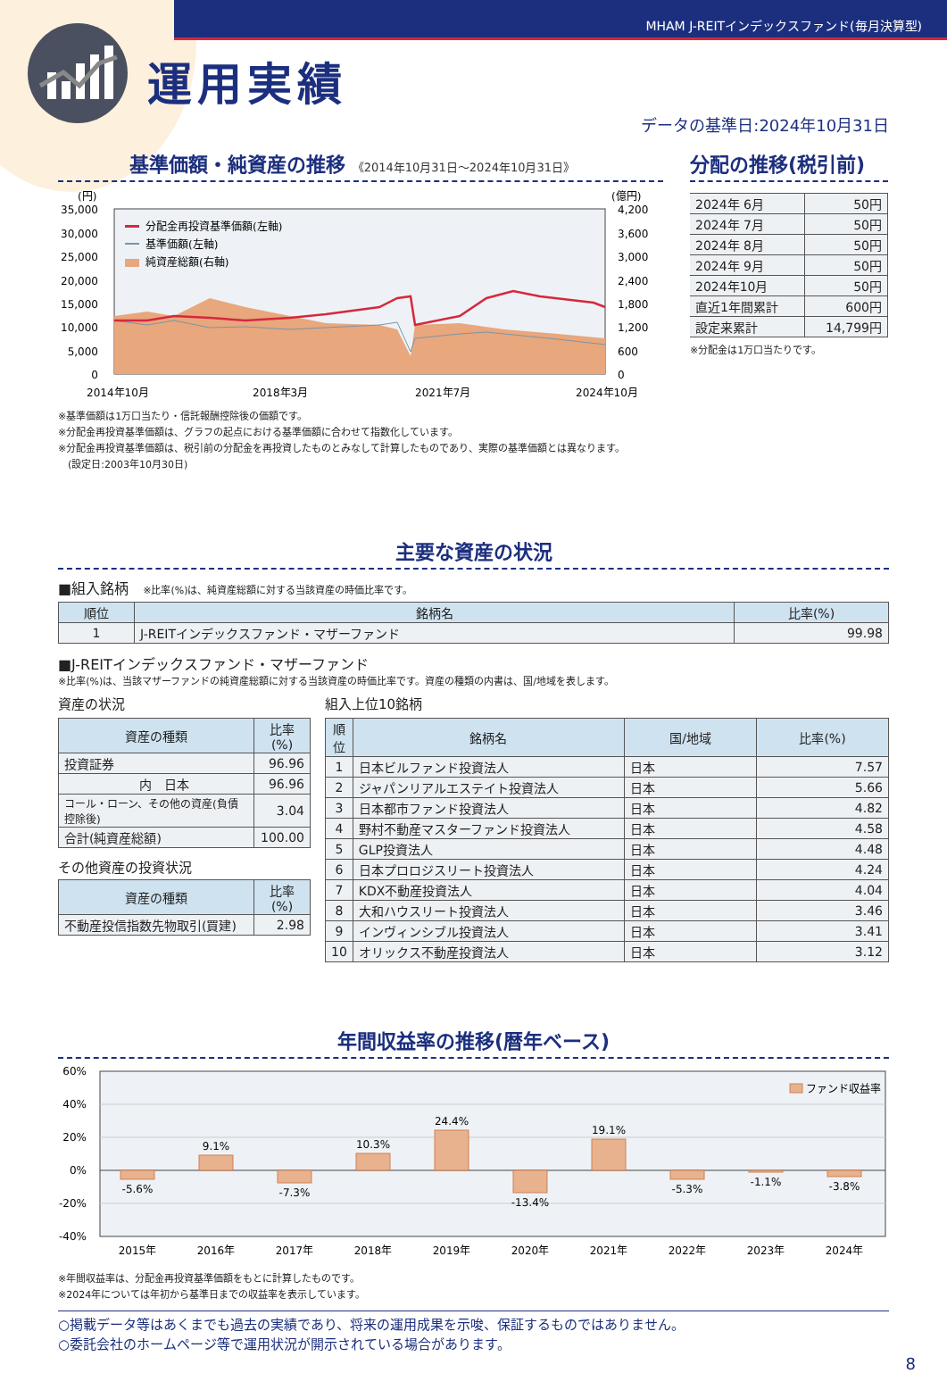MHAM J-REITインデックスファンド(毎月決算型)
運用実績
データの基準日:2024年10月31日
基準価額・純資産の推移 《2014年10月31日～2024年10月31日》
(円)
(億円)
35,000
30,000
25,000
20,000
15,000
10,000
5,000
0
4,200
3,600
3,000
2,400
1,800
1,200
600
0
分配金再投資基準価額(左軸)
基準価額(左軸)
純資産総額(右軸)
2014年10月
2018年3月
2021年7月
2024年10月
※基準価額は1万口当たり・信託報酬控除後の価額です。
※分配金再投資基準価額は、グラフの起点における基準価額に合わせて指数化しています。
※分配金再投資基準価額は、税引前の分配金を再投資したものとみなして計算したものであり、実際の基準価額とは異なります。
　(設定日:2003年10月30日)
分配の推移(税引前)
| 2024年 6月 | 50円 |
| 2024年 7月 | 50円 |
| 2024年 8月 | 50円 |
| 2024年 9月 | 50円 |
| 2024年10月 | 50円 |
| 直近1年間累計 | 600円 |
| 設定来累計 | 14,799円 |
※分配金は1万口当たりです。
主要な資産の状況
■組入銘柄 　※比率(%)は、純資産総額に対する当該資産の時価比率です。
| 順位 | 銘柄名 | 比率(%) |
| --- | --- | --- |
| 1 | J-REITインデックスファンド・マザーファンド | 99.98 |
■J-REITインデックスファンド・マザーファンド
※比率(%)は、当該マザーファンドの純資産総額に対する当該資産の時価比率です。資産の種類の内書は、国/地域を表します。
資産の状況
| 資産の種類 | 比率(%) |
| --- | --- |
| 投資証券 | 96.96 |
| 内 日本 | 96.96 |
| コール・ローン、その他の資産(負債控除後) | 3.04 |
| 合計(純資産総額) | 100.00 |
その他資産の投資状況
| 資産の種類 | 比率(%) |
| --- | --- |
| 不動産投信指数先物取引(買建) | 2.98 |
組入上位10銘柄
| 順位 | 銘柄名 | 国/地域 | 比率(%) |
| --- | --- | --- | --- |
| 1 | 日本ビルファンド投資法人 | 日本 | 7.57 |
| 2 | ジャパンリアルエステイト投資法人 | 日本 | 5.66 |
| 3 | 日本都市ファンド投資法人 | 日本 | 4.82 |
| 4 | 野村不動産マスターファンド投資法人 | 日本 | 4.58 |
| 5 | GLP投資法人 | 日本 | 4.48 |
| 6 | 日本プロロジスリート投資法人 | 日本 | 4.24 |
| 7 | KDX不動産投資法人 | 日本 | 4.04 |
| 8 | 大和ハウスリート投資法人 | 日本 | 3.46 |
| 9 | インヴィンシブル投資法人 | 日本 | 3.41 |
| 10 | オリックス不動産投資法人 | 日本 | 3.12 |
年間収益率の推移(暦年ベース)
60%
40%
20%
0%
-20%
-40%
-5.6%
9.1%
-7.3%
10.3%
24.4%
-13.4%
19.1%
-5.3%
-1.1%
-3.8%
2015年
2016年
2017年
2018年
2019年
2020年
2021年
2022年
2023年
2024年
ファンド収益率
※年間収益率は、分配金再投資基準価額をもとに計算したものです。
※2024年については年初から基準日までの収益率を表示しています。
○掲載データ等はあくまでも過去の実績であり、将来の運用成果を示唆、保証するものではありません。
○委託会社のホームページ等で運用状況が開示されている場合があります。
8